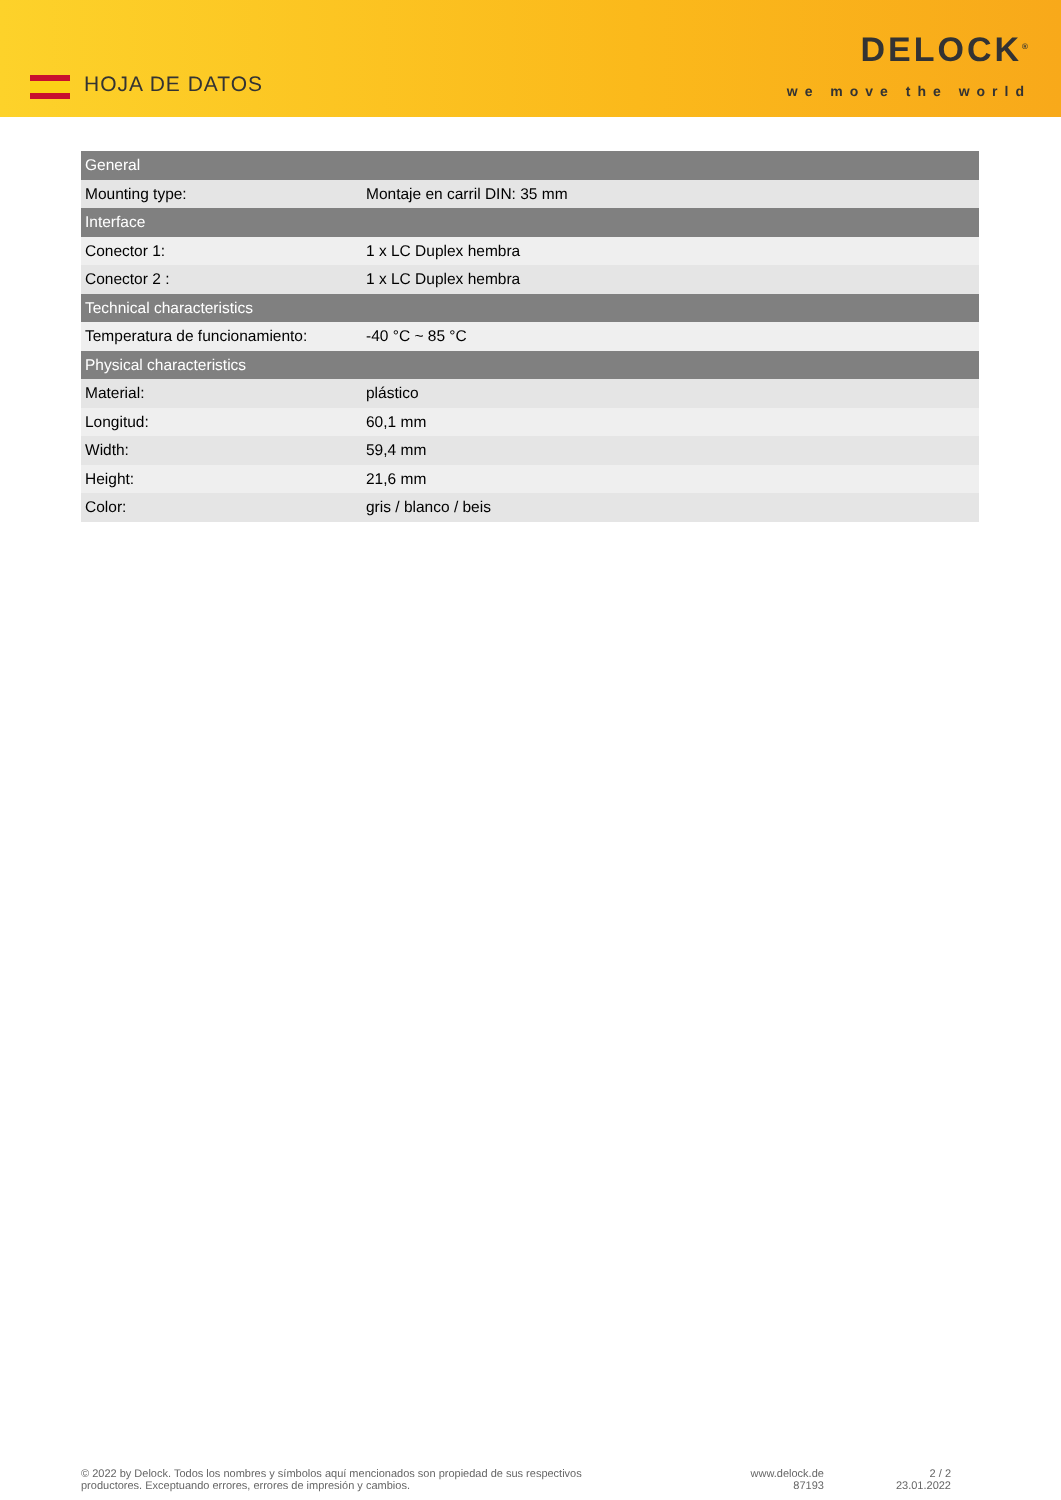HOJA DE DATOS
DELOCK<sup>®</sup>
we move the world
| General | |
| --- | --- |
| Mounting type: | Montaje en carril DIN: 35 mm |
| Interface | |
| Conector 1: | 1 x LC Duplex hembra |
| Conector 2 : | 1 x LC Duplex hembra |
| Technical characteristics | |
| Temperatura de funcionamiento: | -40 °C ~ 85 °C |
| Physical characteristics | |
| Material: | plástico |
| Longitud: | 60,1 mm |
| Width: | 59,4 mm |
| Height: | 21,6 mm |
| Color: | gris / blanco / beis |
© 2022 by Delock. Todos los nombres y símbolos aquí mencionados son propiedad de sus respectivos
productores. Exceptuando errores, errores de impresión y cambios.
www.delock.de
87193
2 / 2
23.01.2022